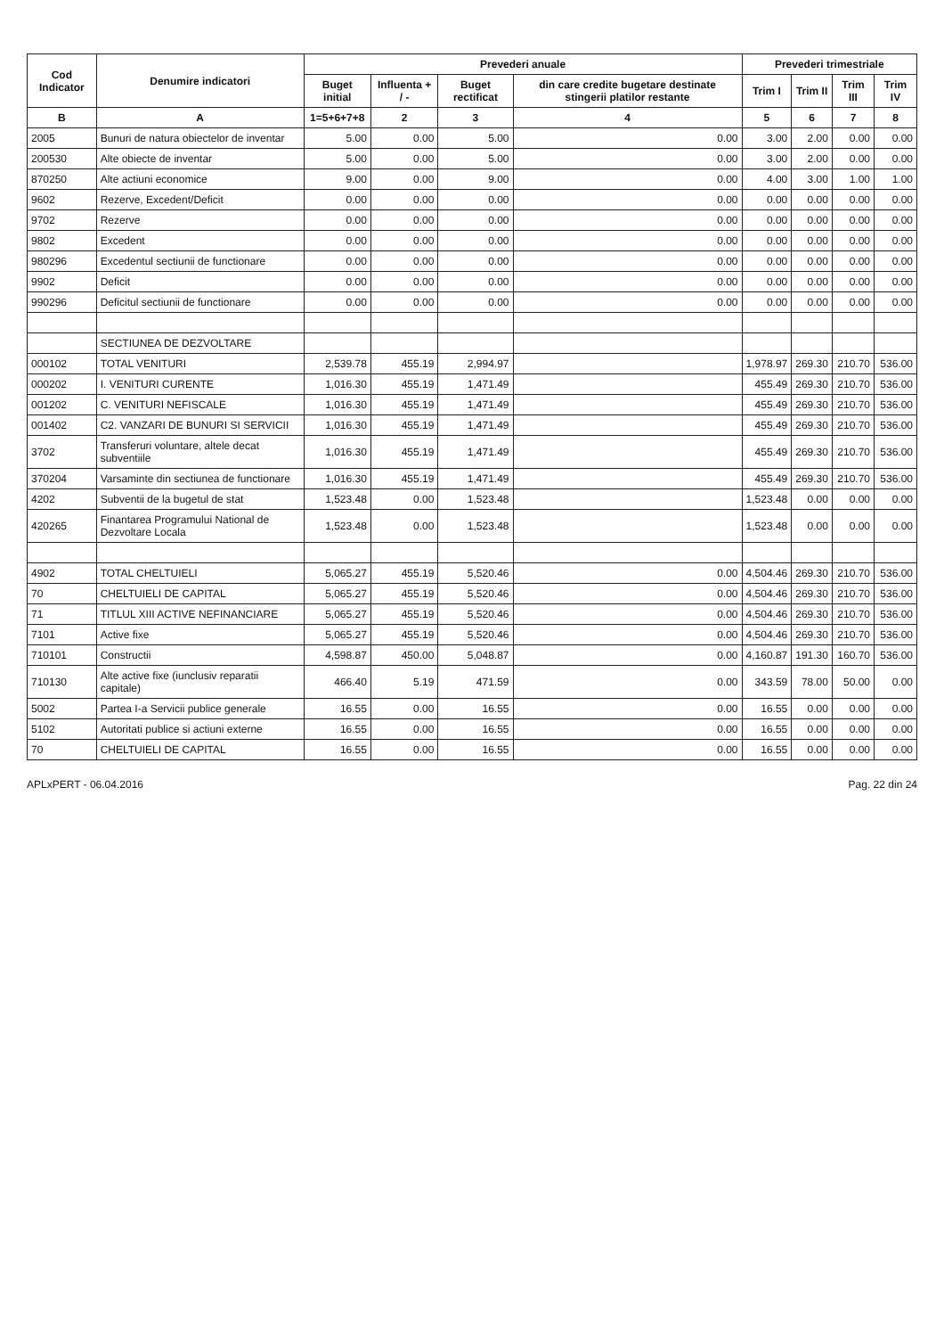| Cod Indicator | Denumire indicatori | Prevederi anuale | | | | Prevederi trimestriale | | | |
| --- | --- | --- | --- | --- | --- | --- | --- | --- | --- |
| | | Buget initial | Influenta + / - | Buget rectificat | din care credite bugetare destinate stingerii platilor restante | Trim I | Trim II | Trim III | Trim IV |
| B | A | 1=5+6+7+8 | 2 | 3 | 4 | 5 | 6 | 7 | 8 |
| 2005 | Bunuri de natura obiectelor de inventar | 5.00 | 0.00 | 5.00 | 0.00 | 3.00 | 2.00 | 0.00 | 0.00 |
| 200530 | Alte obiecte de inventar | 5.00 | 0.00 | 5.00 | 0.00 | 3.00 | 2.00 | 0.00 | 0.00 |
| 870250 | Alte actiuni economice | 9.00 | 0.00 | 9.00 | 0.00 | 4.00 | 3.00 | 1.00 | 1.00 |
| 9602 | Rezerve, Excedent/Deficit | 0.00 | 0.00 | 0.00 | 0.00 | 0.00 | 0.00 | 0.00 | 0.00 |
| 9702 | Rezerve | 0.00 | 0.00 | 0.00 | 0.00 | 0.00 | 0.00 | 0.00 | 0.00 |
| 9802 | Excedent | 0.00 | 0.00 | 0.00 | 0.00 | 0.00 | 0.00 | 0.00 | 0.00 |
| 980296 | Excedentul sectiunii de functionare | 0.00 | 0.00 | 0.00 | 0.00 | 0.00 | 0.00 | 0.00 | 0.00 |
| 9902 | Deficit | 0.00 | 0.00 | 0.00 | 0.00 | 0.00 | 0.00 | 0.00 | 0.00 |
| 990296 | Deficitul sectiunii de functionare | 0.00 | 0.00 | 0.00 | 0.00 | 0.00 | 0.00 | 0.00 | 0.00 |
| | SECTIUNEA DE DEZVOLTARE | | | | | | | | |
| 000102 | TOTAL VENITURI | 2,539.78 | 455.19 | 2,994.97 | | 1,978.97 | 269.30 | 210.70 | 536.00 |
| 000202 | I. VENITURI CURENTE | 1,016.30 | 455.19 | 1,471.49 | | 455.49 | 269.30 | 210.70 | 536.00 |
| 001202 | C. VENITURI NEFISCALE | 1,016.30 | 455.19 | 1,471.49 | | 455.49 | 269.30 | 210.70 | 536.00 |
| 001402 | C2. VANZARI DE BUNURI SI SERVICII | 1,016.30 | 455.19 | 1,471.49 | | 455.49 | 269.30 | 210.70 | 536.00 |
| 3702 | Transferuri voluntare, altele decat subventiile | 1,016.30 | 455.19 | 1,471.49 | | 455.49 | 269.30 | 210.70 | 536.00 |
| 370204 | Varsaminte din sectiunea de functionare | 1,016.30 | 455.19 | 1,471.49 | | 455.49 | 269.30 | 210.70 | 536.00 |
| 4202 | Subventii de la bugetul de stat | 1,523.48 | 0.00 | 1,523.48 | | 1,523.48 | 0.00 | 0.00 | 0.00 |
| 420265 | Finantarea Programului National de Dezvoltare Locala | 1,523.48 | 0.00 | 1,523.48 | | 1,523.48 | 0.00 | 0.00 | 0.00 |
| 4902 | TOTAL CHELTUIELI | 5,065.27 | 455.19 | 5,520.46 | 0.00 | 4,504.46 | 269.30 | 210.70 | 536.00 |
| 70 | CHELTUIELI DE CAPITAL | 5,065.27 | 455.19 | 5,520.46 | 0.00 | 4,504.46 | 269.30 | 210.70 | 536.00 |
| 71 | TITLUL XIII ACTIVE NEFINANCIARE | 5,065.27 | 455.19 | 5,520.46 | 0.00 | 4,504.46 | 269.30 | 210.70 | 536.00 |
| 7101 | Active fixe | 5,065.27 | 455.19 | 5,520.46 | 0.00 | 4,504.46 | 269.30 | 210.70 | 536.00 |
| 710101 | Constructii | 4,598.87 | 450.00 | 5,048.87 | 0.00 | 4,160.87 | 191.30 | 160.70 | 536.00 |
| 710130 | Alte active fixe (iunclusiv reparatii capitale) | 466.40 | 5.19 | 471.59 | 0.00 | 343.59 | 78.00 | 50.00 | 0.00 |
| 5002 | Partea I-a Servicii publice generale | 16.55 | 0.00 | 16.55 | 0.00 | 16.55 | 0.00 | 0.00 | 0.00 |
| 5102 | Autoritati publice si actiuni externe | 16.55 | 0.00 | 16.55 | 0.00 | 16.55 | 0.00 | 0.00 | 0.00 |
| 70 | CHELTUIELI DE CAPITAL | 16.55 | 0.00 | 16.55 | 0.00 | 16.55 | 0.00 | 0.00 | 0.00 |
APLxPERT - 06.04.2016 Pag. 22 din 24